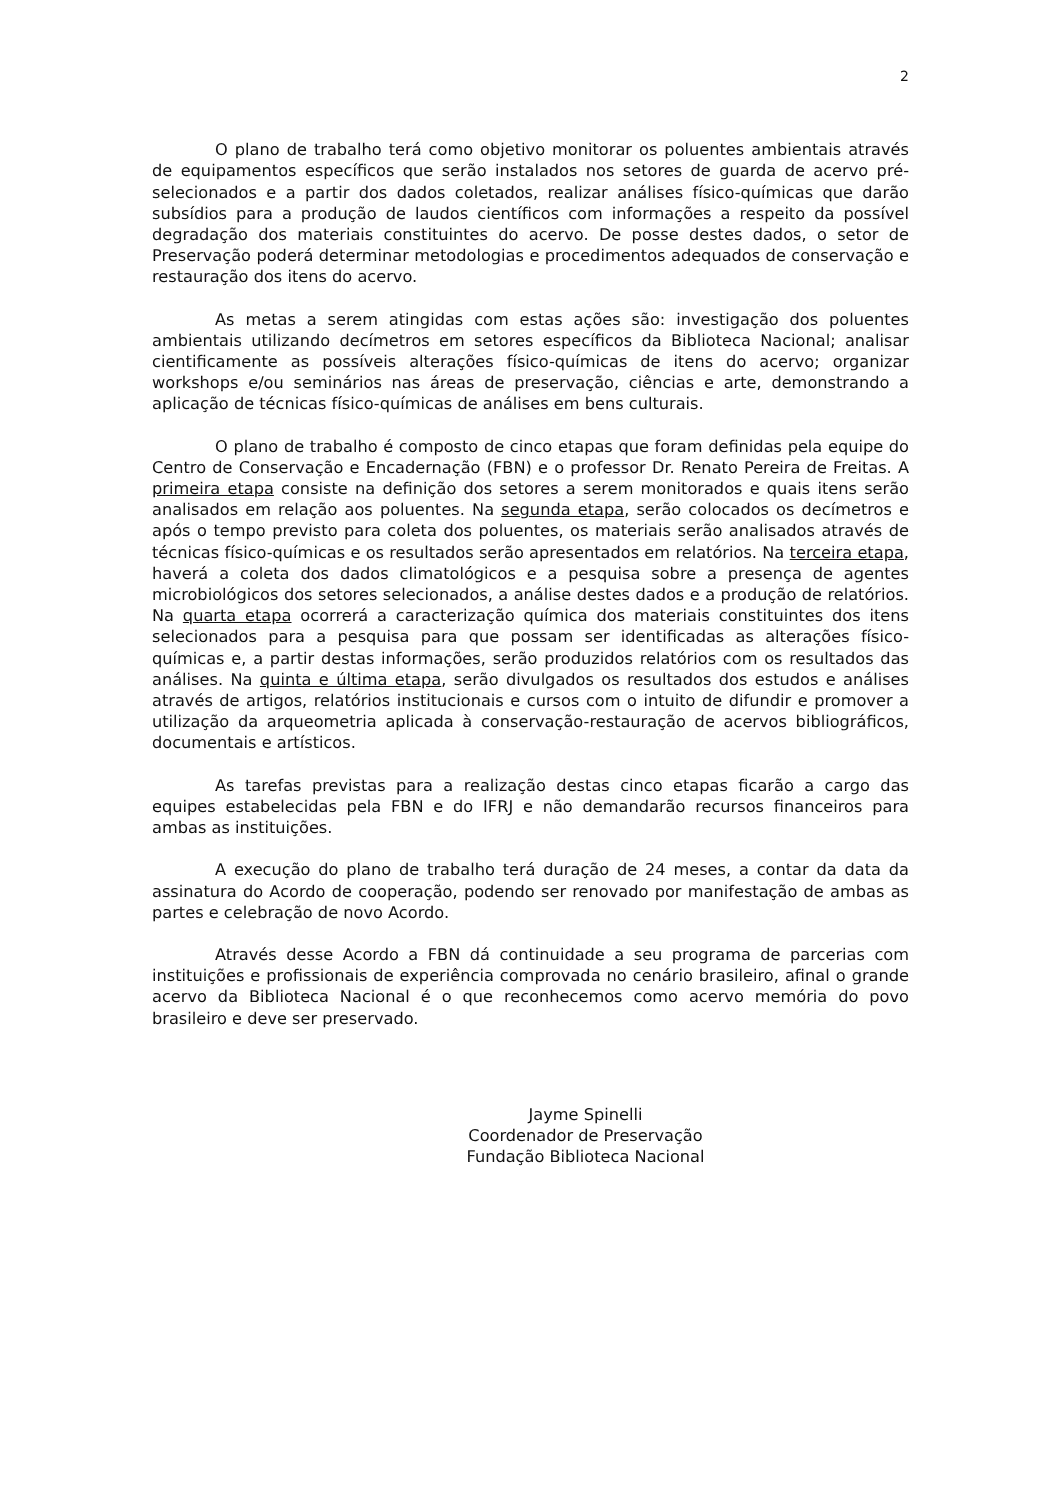2
O plano de trabalho terá como objetivo monitorar os poluentes ambientais através de equipamentos específicos que serão instalados nos setores de guarda de acervo pré-selecionados e a partir dos dados coletados, realizar análises físico-químicas que darão subsídios para a produção de laudos científicos com informações a respeito da possível degradação dos materiais constituintes do acervo. De posse destes dados, o setor de Preservação poderá determinar metodologias e procedimentos adequados de conservação e restauração dos itens do acervo.
As metas a serem atingidas com estas ações são: investigação dos poluentes ambientais utilizando decímetros em setores específicos da Biblioteca Nacional; analisar cientificamente as possíveis alterações físico-químicas de itens do acervo; organizar workshops e/ou seminários nas áreas de preservação, ciências e arte, demonstrando a aplicação de técnicas físico-químicas de análises em bens culturais.
O plano de trabalho é composto de cinco etapas que foram definidas pela equipe do Centro de Conservação e Encadernação (FBN) e o professor Dr. Renato Pereira de Freitas. A primeira etapa consiste na definição dos setores a serem monitorados e quais itens serão analisados em relação aos poluentes. Na segunda etapa, serão colocados os decímetros e após o tempo previsto para coleta dos poluentes, os materiais serão analisados através de técnicas físico-químicas e os resultados serão apresentados em relatórios. Na terceira etapa, haverá a coleta dos dados climatológicos e a pesquisa sobre a presença de agentes microbiológicos dos setores selecionados, a análise destes dados e a produção de relatórios. Na quarta etapa ocorrerá a caracterização química dos materiais constituintes dos itens selecionados para a pesquisa para que possam ser identificadas as alterações físico-químicas e, a partir destas informações, serão produzidos relatórios com os resultados das análises. Na quinta e última etapa, serão divulgados os resultados dos estudos e análises através de artigos, relatórios institucionais e cursos com o intuito de difundir e promover a utilização da arqueometria aplicada à conservação-restauração de acervos bibliográficos, documentais e artísticos.
As tarefas previstas para a realização destas cinco etapas ficarão a cargo das equipes estabelecidas pela FBN e do IFRJ e não demandarão recursos financeiros para ambas as instituições.
A execução do plano de trabalho terá duração de 24 meses, a contar da data da assinatura do Acordo de cooperação, podendo ser renovado por manifestação de ambas as partes e celebração de novo Acordo.
Através desse Acordo a FBN dá continuidade a seu programa de parcerias com instituições e profissionais de experiência comprovada no cenário brasileiro, afinal o grande acervo da Biblioteca Nacional é o que reconhecemos como acervo memória do povo brasileiro e deve ser preservado.
Jayme Spinelli
Coordenador de Preservação
Fundação Biblioteca Nacional